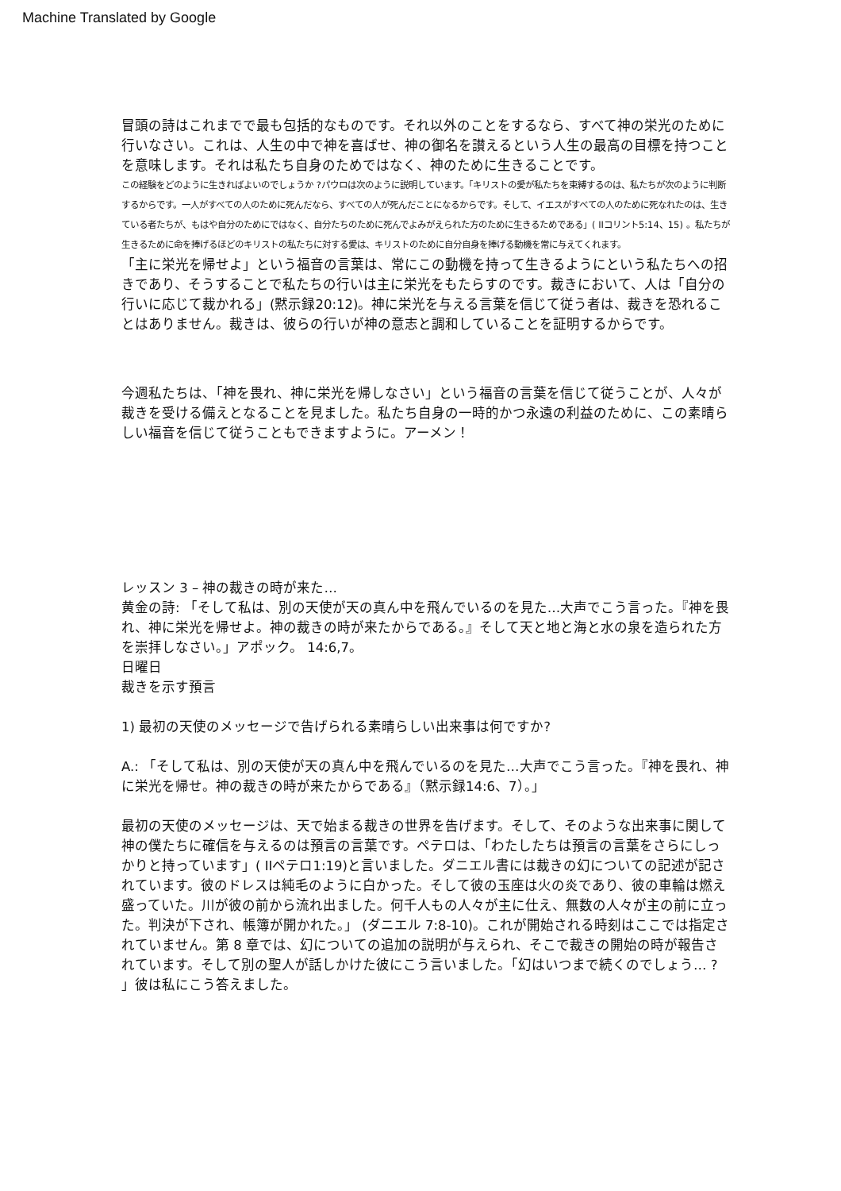Machine Translated by Google
冒頭の詩はこれまでで最も包括的なものです。それ以外のことをするなら、すべて神の栄光のために行いなさい。これは、人生の中で神を喜ばせ、神の御名を讃えるという人生の最高の目標を持つことを意味します。それは私たち自身のためではなく、神のために生きることです。
この経験をどのように生きればよいのでしょうか ?パウロは次のように説明しています。「キリストの愛が私たちを束縛するのは、私たちが次のように判断するからです。一人がすべての人のために死んだなら、すべての人が死んだことになるからです。そして、イエスがすべての人のために死なれたのは、生きている者たちが、もはや自分のためにではなく、自分たちのために死んでよみがえられた方のために生きるためである」( IIコリント5:14、15) 。私たちが生きるために命を捧げるほどのキリストの私たちに対する愛は、キリストのために自分自身を捧げる動機を常に与えてくれます。
「主に栄光を帰せよ」という福音の言葉は、常にこの動機を持って生きるようにという私たちへの招きであり、そうすることで私たちの行いは主に栄光をもたらすのです。裁きにおいて、人は「自分の行いに応じて裁かれる」(黙示録20:12)。神に栄光を与える言葉を信じて従う者は、裁きを恐れることはありません。裁きは、彼らの行いが神の意志と調和していることを証明するからです。
今週私たちは、「神を畏れ、神に栄光を帰しなさい」という福音の言葉を信じて従うことが、人々が裁きを受ける備えとなることを見ました。私たち自身の一時的かつ永遠の利益のために、この素晴らしい福音を信じて従うこともできますように。アーメン！
レッスン 3 – 神の裁きの時が来た…
黄金の詩: 「そして私は、別の天使が天の真ん中を飛んでいるのを見た…大声でこう言った。『神を畏れ、神に栄光を帰せよ。神の裁きの時が来たからである。』そして天と地と海と水の泉を造られた方を崇拝しなさい。」アポック。 14:6,7。
日曜日
裁きを示す預言
1) 最初の天使のメッセージで告げられる素晴らしい出来事は何ですか?
A.: 「そして私は、別の天使が天の真ん中を飛んでいるのを見た…大声でこう言った。『神を畏れ、神に栄光を帰せ。神の裁きの時が来たからである』（黙示録14:6、7）。」
最初の天使のメッセージは、天で始まる裁きの世界を告げます。そして、そのような出来事に関して神の僕たちに確信を与えるのは預言の言葉です。ペテロは、「わたしたちは預言の言葉をさらにしっかりと持っています」( IIペテロ1:19)と言いました。ダニエル書には裁きの幻についての記述が記されています。彼のドレスは純毛のように白かった。そして彼の玉座は火の炎であり、彼の車輪は燃え盛っていた。川が彼の前から流れ出ました。何千人もの人々が主に仕え、無数の人々が主の前に立った。判決が下され、帳簿が開かれた。」 (ダニエル 7:8-10)。これが開始される時刻はここでは指定されていません。第 8 章では、幻についての追加の説明が与えられ、そこで裁きの開始の時が報告されています。そして別の聖人が話しかけた彼にこう言いました。「幻はいつまで続くのでしょう… ? 」彼は私にこう答えました。